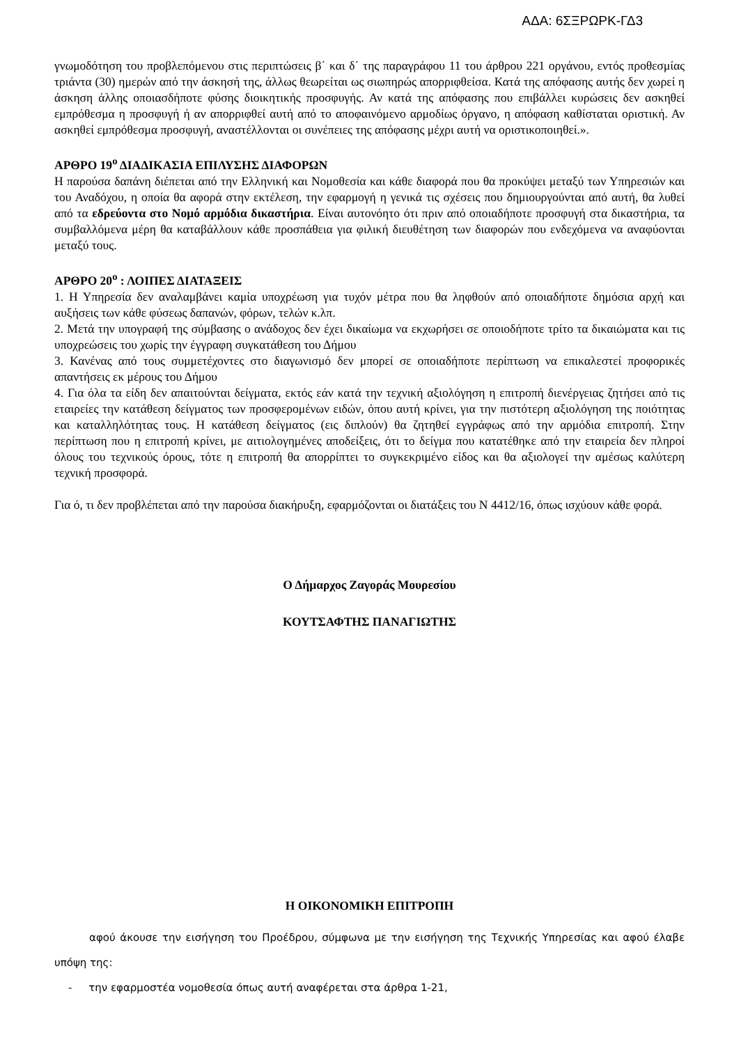ΑΔΑ: 6ΣΞΡΩΡΚ-ΓΔ3
γνωμοδότηση του προβλεπόμενου στις περιπτώσεις β΄ και δ΄ της παραγράφου 11 του άρθρου 221 οργάνου, εντός προθεσμίας τριάντα (30) ημερών από την άσκησή της, άλλως θεωρείται ως σιωπηρώς απορριφθείσα. Κατά της απόφασης αυτής δεν χωρεί η άσκηση άλλης οποιασδήποτε φύσης διοικητικής προσφυγής. Αν κατά της απόφασης που επιβάλλει κυρώσεις δεν ασκηθεί εμπρόθεσμα η προσφυγή ή αν απορριφθεί αυτή από το αποφαινόμενο αρμοδίως όργανο, η απόφαση καθίσταται οριστική. Αν ασκηθεί εμπρόθεσμα προσφυγή, αναστέλλονται οι συνέπειες της απόφασης μέχρι αυτή να οριστικοποιηθεί.».
ΑΡΘΡΟ 19<sup>ο</sup> ΔΙΑΔΙΚΑΣΙΑ ΕΠΙΛΥΣΗΣ ΔΙΑΦΟΡΩΝ
Η παρούσα δαπάνη διέπεται από την Ελληνική και Νομοθεσία και κάθε διαφορά που θα προκύψει μεταξύ των Υπηρεσιών και του Αναδόχου, η οποία θα αφορά στην εκτέλεση, την εφαρμογή η γενικά τις σχέσεις που δημιουργούνται από αυτή, θα λυθεί από τα εδρεύοντα στο Νομό αρμόδια δικαστήρια. Είναι αυτονόητο ότι πριν από οποιαδήποτε προσφυγή στα δικαστήρια, τα συμβαλλόμενα μέρη θα καταβάλλουν κάθε προσπάθεια για φιλική διευθέτηση των διαφορών που ενδεχόμενα να αναφύονται μεταξύ τους.
ΑΡΘΡΟ 20<sup>ο</sup> : ΛΟΙΠΕΣ ΔΙΑΤΑΞΕΙΣ
1. Η Υπηρεσία δεν αναλαμβάνει καμία υποχρέωση για τυχόν μέτρα που θα ληφθούν από οποιαδήποτε δημόσια αρχή και αυξήσεις των κάθε φύσεως δαπανών, φόρων, τελών κ.λπ.
2. Μετά την υπογραφή της σύμβασης ο ανάδοχος δεν έχει δικαίωμα να εκχωρήσει σε οποιοδήποτε τρίτο τα δικαιώματα και τις υποχρεώσεις του χωρίς την έγγραφη συγκατάθεση του Δήμου
3. Κανένας από τους συμμετέχοντες στο διαγωνισμό δεν μπορεί σε οποιαδήποτε περίπτωση να επικαλεστεί προφορικές απαντήσεις εκ μέρους του Δήμου
4. Για όλα τα είδη δεν απαιτούνται δείγματα, εκτός εάν κατά την τεχνική αξιολόγηση η επιτροπή διενέργειας ζητήσει από τις εταιρείες την κατάθεση δείγματος των προσφερομένων ειδών, όπου αυτή κρίνει, για την πιστότερη αξιολόγηση της ποιότητας και καταλληλότητας τους. Η κατάθεση δείγματος (εις διπλούν) θα ζητηθεί εγγράφως από την αρμόδια επιτροπή. Στην περίπτωση που η επιτροπή κρίνει, με αιτιολογημένες αποδείξεις, ότι το δείγμα που κατατέθηκε από την εταιρεία δεν πληροί όλους του τεχνικούς όρους, τότε η επιτροπή θα απορρίπτει το συγκεκριμένο είδος και θα αξιολογεί την αμέσως καλύτερη τεχνική προσφορά.
Για ό, τι δεν προβλέπεται από την παρούσα διακήρυξη, εφαρμόζονται οι διατάξεις του Ν 4412/16, όπως ισχύουν κάθε φορά.
Ο Δήμαρχος Ζαγοράς Μουρεσίου
ΚΟΥΤΣΑΦΤΗΣ ΠΑΝΑΓΙΩΤΗΣ
Η ΟΙΚΟΝΟΜΙΚΗ ΕΠΙΤΡΟΠΗ
αφού άκουσε την εισήγηση του Προέδρου, σύμφωνα με την εισήγηση της Τεχνικής Υπηρεσίας και αφού έλαβε υπόψη της:
- την εφαρμοστέα νομοθεσία όπως αυτή αναφέρεται στα άρθρα 1-21,